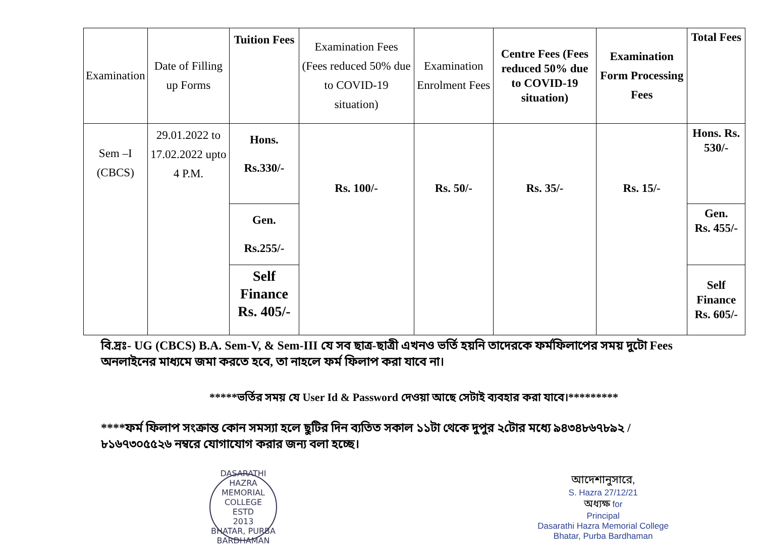| Examination | Date of Filling up Forms | Tuition Fees | Examination Fees (Fees reduced 50% due to COVID-19 situation) | Examination Enrolment Fees | Centre Fees (Fees reduced 50% due to COVID-19 situation) | Examination Form Processing Fees | Total Fees |
| --- | --- | --- | --- | --- | --- | --- | --- |
| Sem –I (CBCS) | 29.01.2022 to 17.02.2022 upto 4 P.M. | Hons. Rs.330/- | Rs. 100/- | Rs. 50/- | Rs. 35/- | Rs. 15/- | Hons. Rs. 530/- |
| | | Gen. Rs.255/- | | | | | Gen. Rs. 455/- |
| | | Self Finance Rs. 405/- | | | | | Self Finance Rs. 605/- |
বি.দ্রঃ- UG (CBCS) B.A. Sem-V, & Sem-III যে সব ছাত্র-ছাত্রী এখনও ভর্তি হয়নি তাদেরকে ফর্মফিলাপের সময় দুটো Fees অনলাইনের মাধ্যমে জমা করতে হবে, তা নাহলে ফর্ম ফিলাপ করা যাবে না।
*****ভর্তির সময় যে User Id & Password দেওয়া আছে সেটাই ব্যবহার করা যাবে।*********
****ফর্ম ফিলাপ সংক্রান্ত কোন সমস্যা হলে ছুটির দিন ব্যতিত সকাল ১১টা থেকে দুপুর ২টোর মধ্যে ৯৪৩৪৮৬৭৮৯২ / ৮১৬৭৩০৫৫২৬ নম্বরে যোগাযোগ করার জন্য বলা হচ্ছে।
DASARATHI HAZRA MEMORIAL COLLEGE
ESTD
2013
BHATAR, PURBA BARDHAMAN
আদেশানুসারে,
S. Hazra 27/12/21
অধ্যক্ষ for
Principal
Dasarathi Hazra Memorial College
Bhatar, Purba Bardhaman